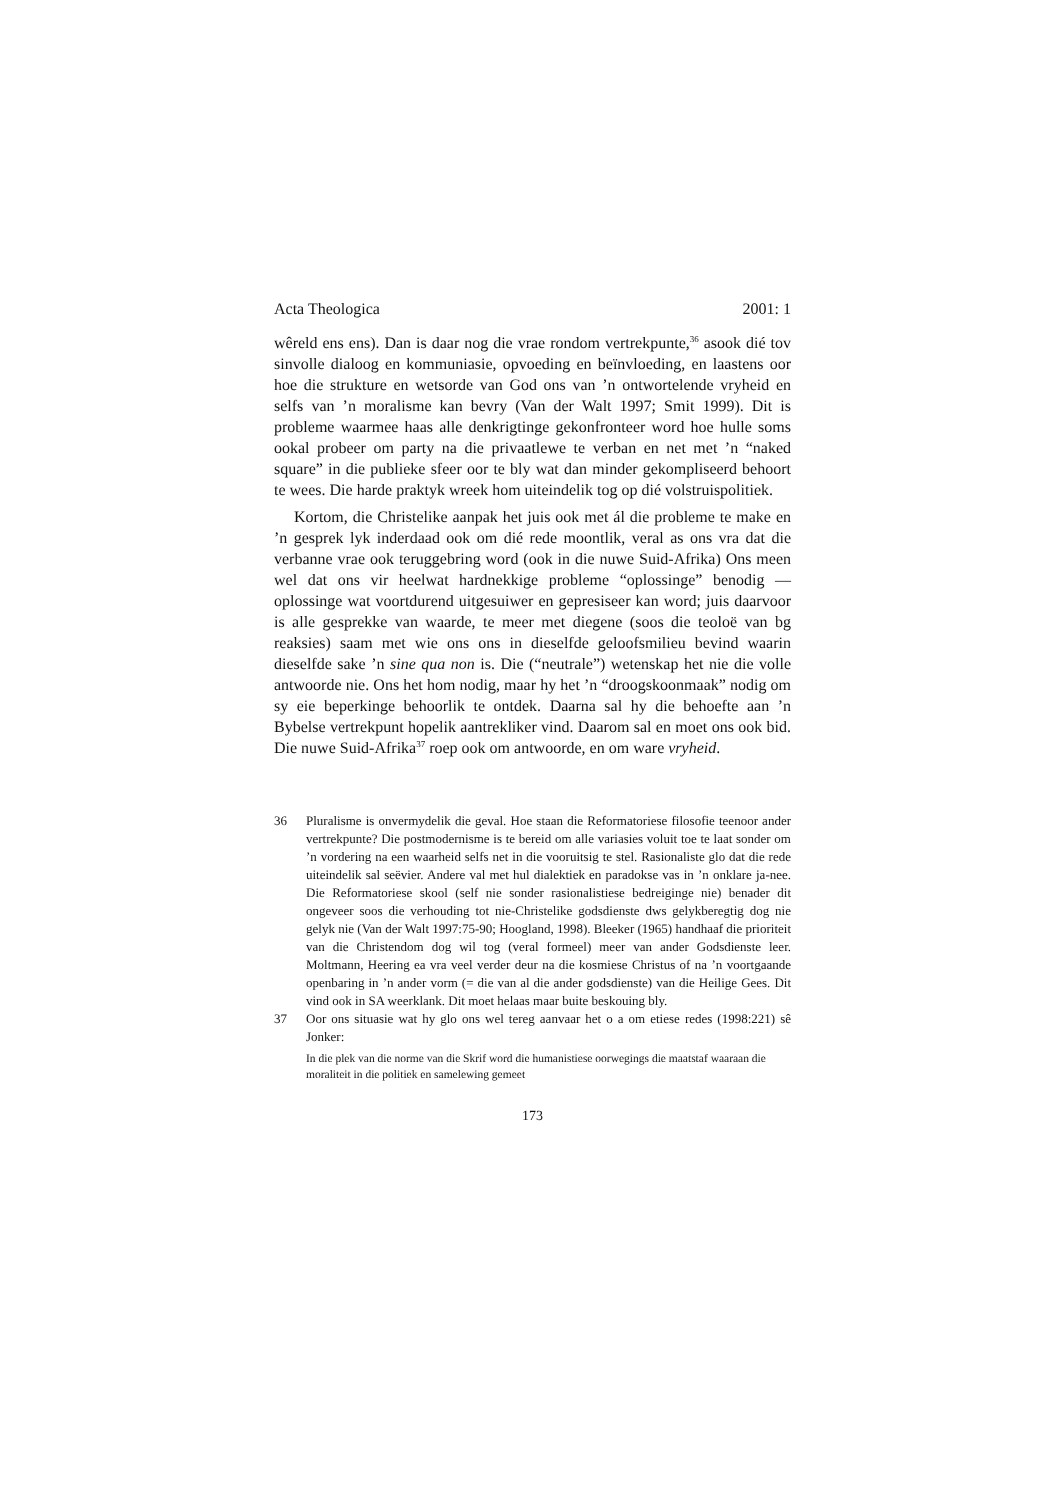Acta Theologica 2001: 1
wêreld ens ens). Dan is daar nog die vrae rondom vertrekpunte,<sup>36</sup> asook dié tov sinvolle dialoog en kommuniasie, opvoeding en beïnvloeding, en laastens oor hoe die strukture en wetsorde van God ons van ’n ontwortelende vryheid en selfs van ’n moralisme kan bevry (Van der Walt 1997; Smit 1999). Dit is probleme waarmee haas alle denkrigtinge gekonfronteer word hoe hulle soms ookal probeer om party na die privaatlewe te verban en net met ’n “naked square” in die publieke sfeer oor te bly wat dan minder gekompliseerd behoort te wees. Die harde praktyk wreek hom uiteindelik tog op dié volstruispolitiek.
Kortom, die Christelike aanpak het juis ook met ál die probleme te make en ’n gesprek lyk inderdaad ook om dié rede moontlik, veral as ons vra dat die verbanne vrae ook teruggebring word (ook in die nuwe Suid-Afrika) Ons meen wel dat ons vir heelwat hardnekkige probleme “oplossinge” benodig — oplossinge wat voortdurend uitgesuiwer en gepresiseer kan word; juis daarvoor is alle gesprekke van waarde, te meer met diegene (soos die teoloë van bg reaksies) saam met wie ons ons in dieselfde geloofsmilieu bevind waarin dieselfde sake ’n sine qua non is. Die (“neutrale”) wetenskap het nie die volle antwoorde nie. Ons het hom nodig, maar hy het ’n “droogskoonmaak” nodig om sy eie beperkinge behoorlik te ontdek. Daarna sal hy die behoefte aan ’n Bybelse vertrekpunt hopelik aantrekliker vind. Daarom sal en moet ons ook bid. Die nuwe Suid-Afrika<sup>37</sup> roep ook om antwoorde, en om ware vryheid.
36 Pluralisme is onvermydelik die geval. Hoe staan die Reformatoriese filosofie teenoor ander vertrekpunte? Die postmodernisme is te bereid om alle variasies voluit toe te laat sonder om ’n vordering na een waarheid selfs net in die vooruitsig te stel. Rasionaliste glo dat die rede uiteindelik sal seëvier. Andere val met hul dialektiek en paradokse vas in ’n onklare ja-nee. Die Reformatoriese skool (self nie sonder rasionalistiese bedreiginge nie) benader dit ongeveer soos die verhouding tot nie-Christelike godsdienste dws gelykberegtig dog nie gelyk nie (Van der Walt 1997:75-90; Hoogland, 1998). Bleeker (1965) handhaaf die prioriteit van die Christendom dog wil tog (veral formeel) meer van ander Godsdienste leer. Moltmann, Heering ea vra veel verder deur na die kosmiese Christus of na ’n voortgaande openbaring in ’n ander vorm (= die van al die ander godsdienste) van die Heilige Gees. Dit vind ook in SA weerklank. Dit moet helaas maar buite beskouing bly.
37 Oor ons situasie wat hy glo ons wel tereg aanvaar het o a om etiese redes (1998:221) sê Jonker:
In die plek van die norme van die Skrif word die humanistiese oorwegings die maatstaf waaraan die moraliteit in die politiek en samelewing gemeet
173